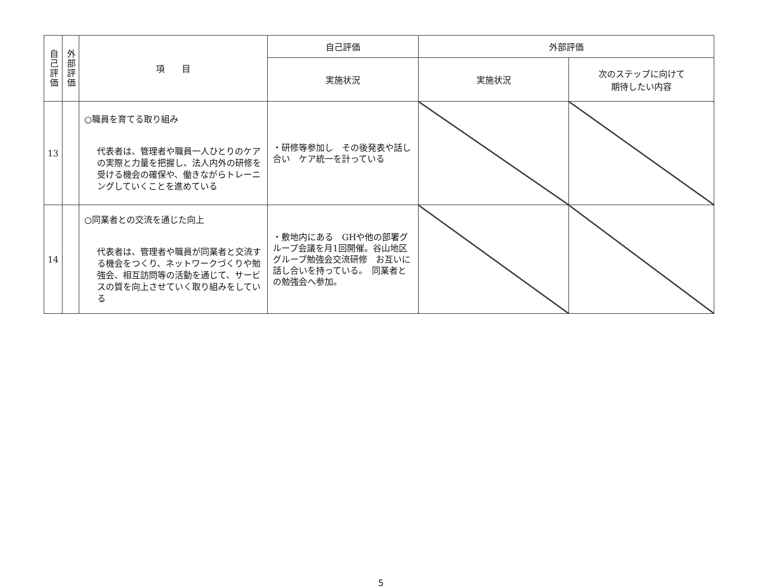| 自己評価 | 外部評価 | 項 目 | 自己評価 | 外部評価 | |
| --- | --- | --- | --- | --- | --- |
| | | | 実施状況 | 実施状況 | 次のステップに向けて 期待したい内容 |
| 13 | | ○職員を育てる取り組み 代表者は、管理者や職員一人ひとりのケアの実際と力量を把握し、法人内外の研修を受ける機会の確保や、働きながらトレーニングしていくことを進めている | ・研修等参加し その後発表や話し合い ケア統一を計っている | | |
| 14 | | ○同業者との交流を通じた向上 代表者は、管理者や職員が同業者と交流する機会をつくり、ネットワークづくりや勉強会、相互訪問等の活動を通じて、サービスの質を向上させていく取り組みをしている | ・敷地内にある GHや他の部署グループ会議を月1回開催。谷山地区グループ勉強会交流研修 お互いに話し合いを持っている。 同業者との勉強会へ参加。 | | |
5